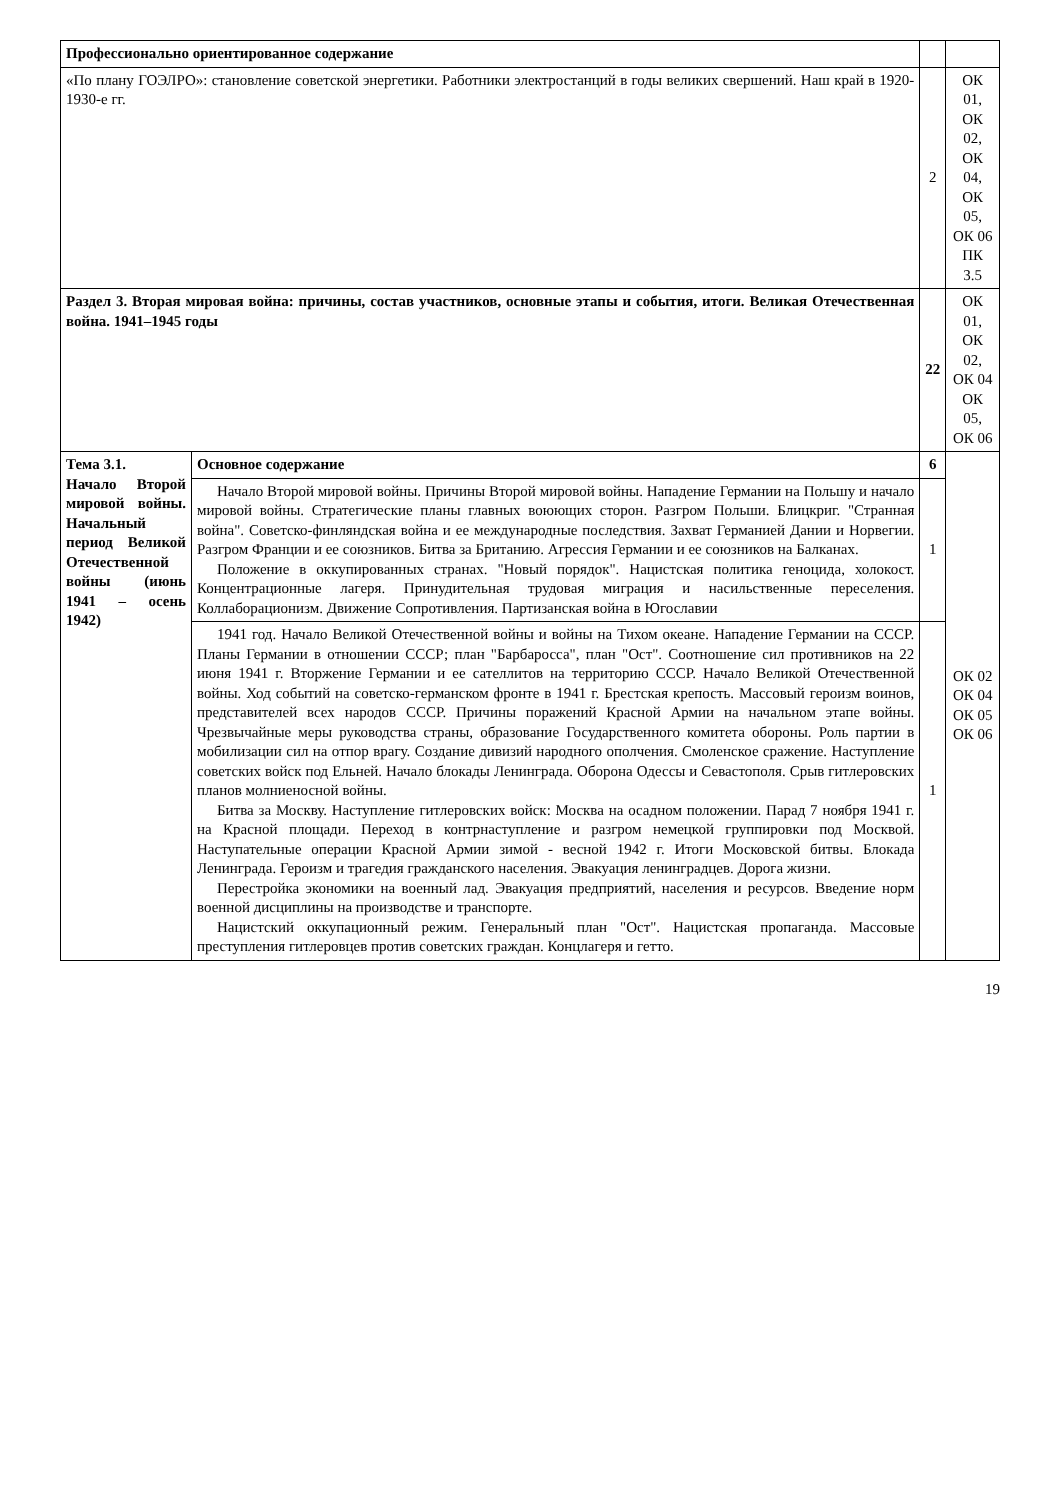| Профессионально ориентированное содержание | | | |
| «По плану ГОЭЛРО»: становление советской энергетики. Работники электростанций в годы великих свершений. Наш край в 1920-1930-е гг. | | 2 | ОК 01, ОК 02, ОК 04, ОК 05, ОК 06 ПК 3.5 |
| Раздел 3. Вторая мировая война: причины, состав участников, основные этапы и события, итоги. Великая Отечественная война. 1941–1945 годы | | 22 | ОК 01, ОК 02, ОК 04 ОК 05, ОК 06 |
| Тема 3.1. Начало Второй мировой войны. Начальный период Великой Отечественной войны (июнь 1941 – осень 1942) | Основное содержание | 6 | ОК 02 ОК 04 ОК 05 ОК 06 |
| | Начало Второй мировой войны. Причины Второй мировой войны. Нападение Германии на Польшу и начало мировой войны. Стратегические планы главных воюющих сторон. Разгром Польши. Блицкриг. "Странная война". Советско-финляндская война и ее международные последствия. Захват Германией Дании и Норвегии. Разгром Франции и ее союзников. Битва за Британию. Агрессия Германии и ее союзников на Балканах. Положение в оккупированных странах. "Новый порядок". Нацистская политика геноцида, холокост. Концентрационные лагеря. Принудительная трудовая миграция и насильственные переселения. Коллаборационизм. Движение Сопротивления. Партизанская война в Югославии | 1 | |
| | 1941 год. Начало Великой Отечественной войны и войны на Тихом океане. Нападение Германии на СССР. Планы Германии в отношении СССР; план "Барбаросса", план "Ост". Соотношение сил противников на 22 июня 1941 г. Вторжение Германии и ее сателлитов на территорию СССР. Начало Великой Отечественной войны. Ход событий на советско-германском фронте в 1941 г. Брестская крепость. Массовый героизм воинов, представителей всех народов СССР. Причины поражений Красной Армии на начальном этапе войны. Чрезвычайные меры руководства страны, образование Государственного комитета обороны. Роль партии в мобилизации сил на отпор врагу. Создание дивизий народного ополчения. Смоленское сражение. Наступление советских войск под Ельней. Начало блокады Ленинграда. Оборона Одессы и Севастополя. Срыв гитлеровских планов молниеносной войны. Битва за Москву. Наступление гитлеровских войск: Москва на осадном положении. Парад 7 ноября 1941 г. на Красной площади. Переход в контрнаступление и разгром немецкой группировки под Москвой. Наступательные операции Красной Армии зимой - весной 1942 г. Итоги Московской битвы. Блокада Ленинграда. Героизм и трагедия гражданского населения. Эвакуация ленинградцев. Дорога жизни. Перестройка экономики на военный лад. Эвакуация предприятий, населения и ресурсов. Введение норм военной дисциплины на производстве и транспорте. Нацистский оккупационный режим. Генеральный план "Ост". Нацистская пропаганда. Массовые преступления гитлеровцев против советских граждан. Концлагеря и гетто. | 1 | |
19